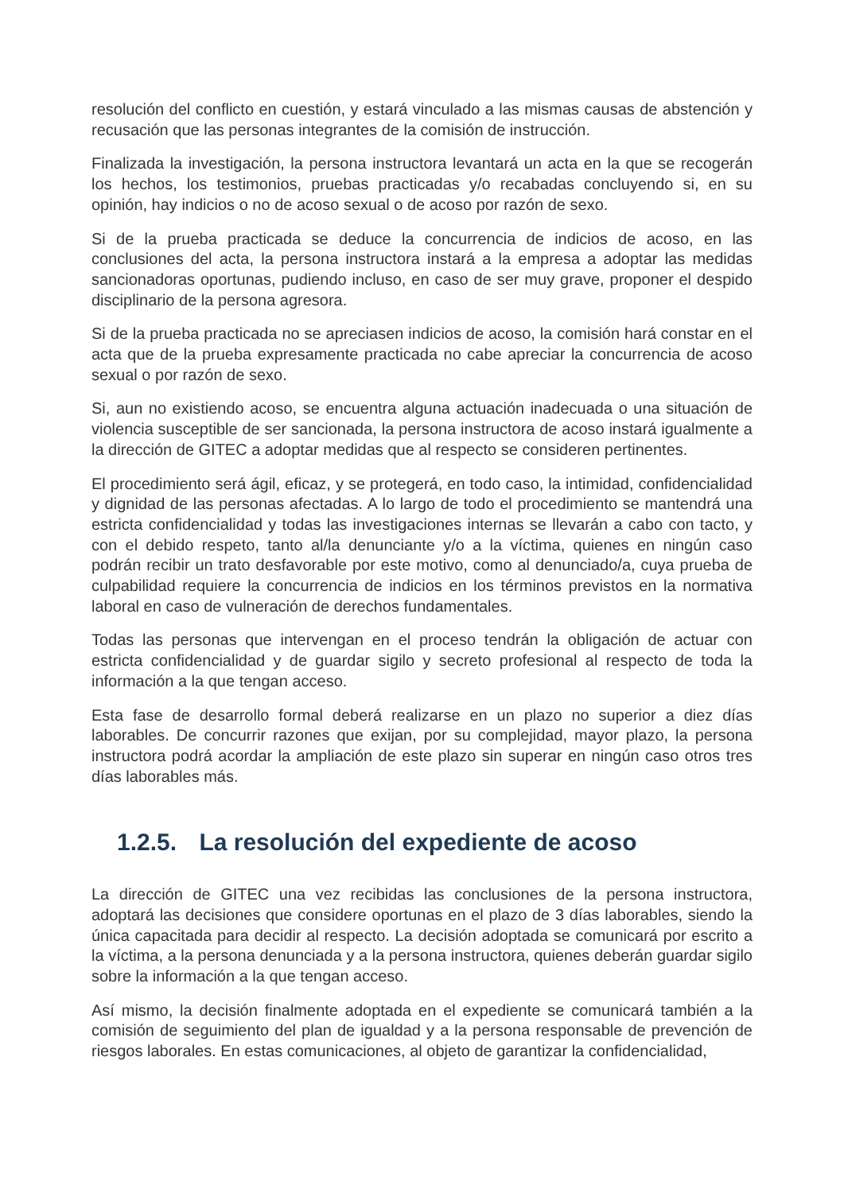resolución del conflicto en cuestión, y estará vinculado a las mismas causas de abstención y recusación que las personas integrantes de la comisión de instrucción.
Finalizada la investigación, la persona instructora levantará un acta en la que se recogerán los hechos, los testimonios, pruebas practicadas y/o recabadas concluyendo si, en su opinión, hay indicios o no de acoso sexual o de acoso por razón de sexo.
Si de la prueba practicada se deduce la concurrencia de indicios de acoso, en las conclusiones del acta, la persona instructora instará a la empresa a adoptar las medidas sancionadoras oportunas, pudiendo incluso, en caso de ser muy grave, proponer el despido disciplinario de la persona agresora.
Si de la prueba practicada no se apreciasen indicios de acoso, la comisión hará constar en el acta que de la prueba expresamente practicada no cabe apreciar la concurrencia de acoso sexual o por razón de sexo.
Si, aun no existiendo acoso, se encuentra alguna actuación inadecuada o una situación de violencia susceptible de ser sancionada, la persona instructora de acoso instará igualmente a la dirección de GITEC a adoptar medidas que al respecto se consideren pertinentes.
El procedimiento será ágil, eficaz, y se protegerá, en todo caso, la intimidad, confidencialidad y dignidad de las personas afectadas. A lo largo de todo el procedimiento se mantendrá una estricta confidencialidad y todas las investigaciones internas se llevarán a cabo con tacto, y con el debido respeto, tanto al/la denunciante y/o a la víctima, quienes en ningún caso podrán recibir un trato desfavorable por este motivo, como al denunciado/a, cuya prueba de culpabilidad requiere la concurrencia de indicios en los términos previstos en la normativa laboral en caso de vulneración de derechos fundamentales.
Todas las personas que intervengan en el proceso tendrán la obligación de actuar con estricta confidencialidad y de guardar sigilo y secreto profesional al respecto de toda la información a la que tengan acceso.
Esta fase de desarrollo formal deberá realizarse en un plazo no superior a diez días laborables. De concurrir razones que exijan, por su complejidad, mayor plazo, la persona instructora podrá acordar la ampliación de este plazo sin superar en ningún caso otros tres días laborables más.
1.2.5. La resolución del expediente de acoso
La dirección de GITEC una vez recibidas las conclusiones de la persona instructora, adoptará las decisiones que considere oportunas en el plazo de 3 días laborables, siendo la única capacitada para decidir al respecto. La decisión adoptada se comunicará por escrito a la víctima, a la persona denunciada y a la persona instructora, quienes deberán guardar sigilo sobre la información a la que tengan acceso.
Así mismo, la decisión finalmente adoptada en el expediente se comunicará también a la comisión de seguimiento del plan de igualdad y a la persona responsable de prevención de riesgos laborales. En estas comunicaciones, al objeto de garantizar la confidencialidad,